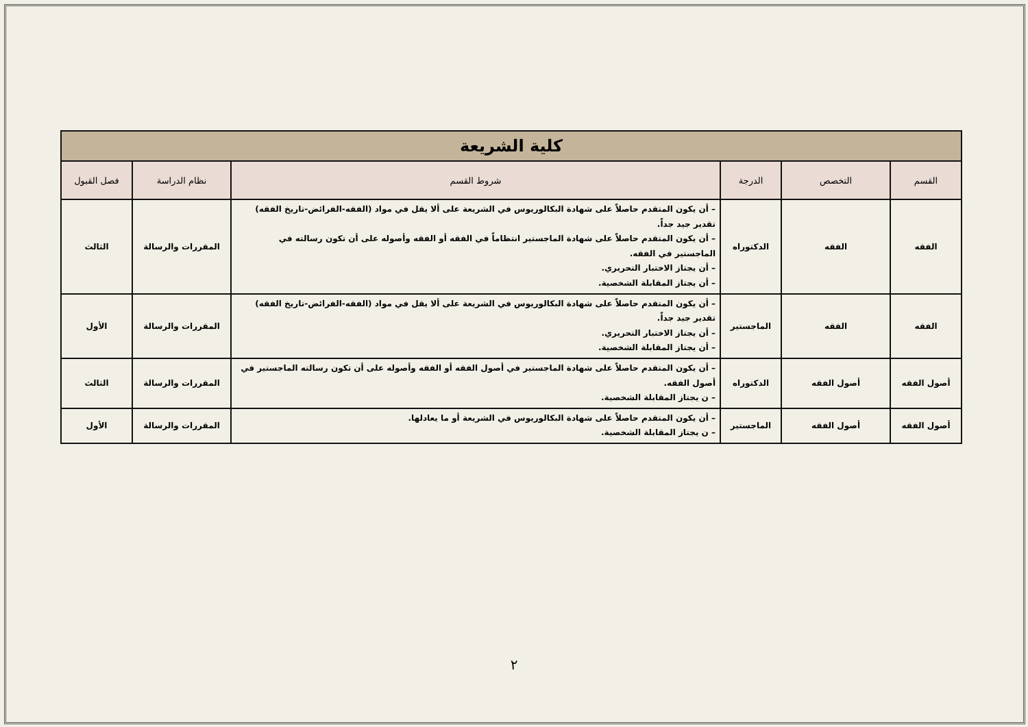| كلية الشريعة | | | | | |
| --- | --- | --- | --- | --- | --- |
| القسم | التخصص | الدرجة | شروط القسم | نظام الدراسة | فصل القبول |
| الفقه | الفقه | الدكتوراه | – أن يكون المتقدم حاصلاً على شهادة البكالوريوس في الشريعة على ألا يقل في مواد (الفقه-الفرائض-تاريخ الفقه) تقدير جيد جداً. – أن يكون المتقدم حاصلاً على شهادة الماجستير انتظاماً في الفقه أو الفقه وأصوله على أن تكون رسالته في الماجستير في الفقه. – أن يجتاز الاختبار التحريري. – أن يجتاز المقابلة الشخصية. | المقررات والرسالة | الثالث |
| الفقه | الفقه | الماجستير | – أن يكون المتقدم حاصلاً على شهادة البكالوريوس في الشريعة على ألا يقل في مواد (الفقه-الفرائض-تاريخ الفقه) تقدير جيد جداً. – أن يجتاز الاختبار التحريري. – أن يجتاز المقابلة الشخصية. | المقررات والرسالة | الأول |
| أصول الفقه | أصول الفقه | الدكتوراه | – أن يكون المتقدم حاصلاً على شهادة الماجستير في أصول الفقه أو الفقه وأصوله على أن تكون رسالته الماجستير في أصول الفقه. – ن يجتاز المقابلة الشخصية. | المقررات والرسالة | الثالث |
| أصول الفقه | أصول الفقه | الماجستير | – أن يكون المتقدم حاصلاً على شهادة البكالوريوس في الشريعة أو ما يعادلها. – ن يجتاز المقابلة الشخصية. | المقررات والرسالة | الأول |
٢